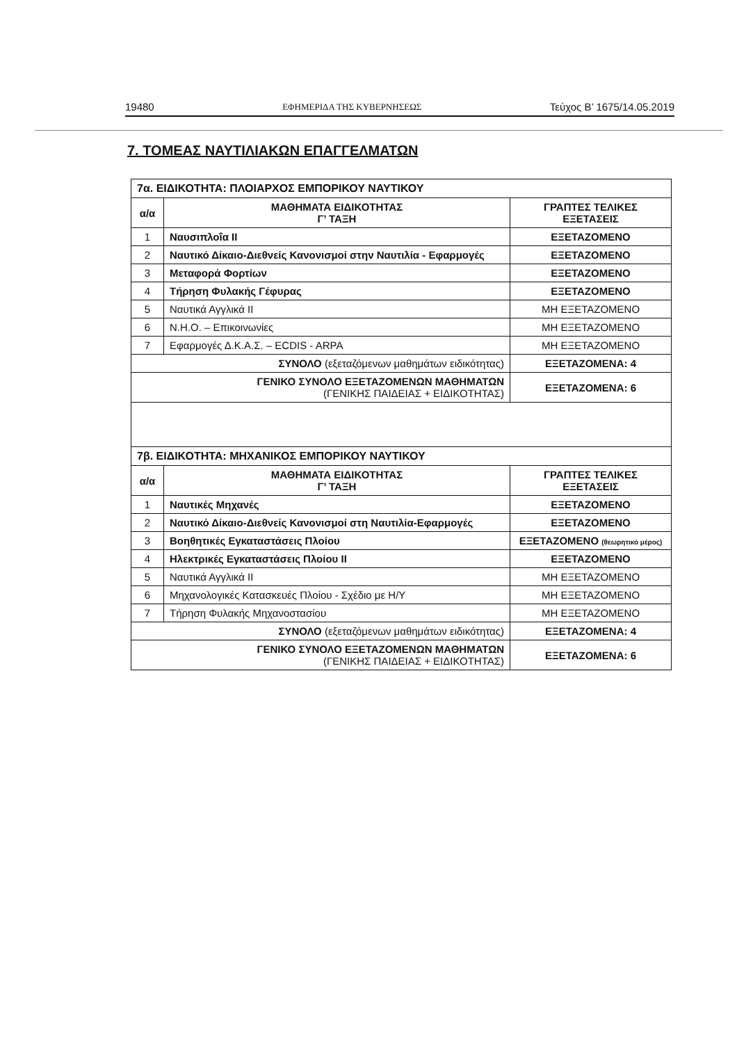19480 ΕΦΗΜΕΡΙΔΑ ΤΗΣ ΚΥΒΕΡΝΗΣΕΩΣ Τεύχος Β’ 1675/14.05.2019
7. ΤΟΜΕΑΣ ΝΑΥΤΙΛΙΑΚΩΝ ΕΠΑΓΓΕΛΜΑΤΩΝ
| 7α. ΕΙΔΙΚΟΤΗΤΑ: ΠΛΟΙΑΡΧΟΣ ΕΜΠΟΡΙΚΟΥ ΝΑΥΤΙΚΟΥ | | |
| α/α | ΜΑΘΗΜΑΤΑ ΕΙΔΙΚΟΤΗΤΑΣ Γ’ ΤΑΞΗ | ΓΡΑΠΤΕΣ ΤΕΛΙΚΕΣ ΕΞΕΤΑΣΕΙΣ |
| 1 | Ναυσιπλοΐα ΙΙ | ΕΞΕΤΑΖΟΜΕΝΟ |
| 2 | Ναυτικό Δίκαιο-Διεθνείς Κανονισμοί στην Ναυτιλία - Εφαρμογές | ΕΞΕΤΑΖΟΜΕΝΟ |
| 3 | Μεταφορά Φορτίων | ΕΞΕΤΑΖΟΜΕΝΟ |
| 4 | Τήρηση Φυλακής Γέφυρας | ΕΞΕΤΑΖΟΜΕΝΟ |
| 5 | Ναυτικά Αγγλικά ΙΙ | ΜΗ ΕΞΕΤΑΖΟΜΕΝΟ |
| 6 | Ν.Η.Ο. – Επικοινωνίες | ΜΗ ΕΞΕΤΑΖΟΜΕΝΟ |
| 7 | Εφαρμογές Δ.Κ.Α.Σ. – ECDIS - ARPA | ΜΗ ΕΞΕΤΑΖΟΜΕΝΟ |
| ΣΥΝΟΛΟ (εξεταζόμενων μαθημάτων ειδικότητας) | | ΕΞΕΤΑΖΟΜΕΝΑ: 4 |
| ΓΕΝΙΚΟ ΣΥΝΟΛΟ ΕΞΕΤΑΖΟΜΕΝΩΝ ΜΑΘΗΜΑΤΩΝ (ΓΕΝΙΚΗΣ ΠΑΙΔΕΙΑΣ + ΕΙΔΙΚΟΤΗΤΑΣ) | | ΕΞΕΤΑΖΟΜΕΝΑ: 6 |
| 7β. ΕΙΔΙΚΟΤΗΤΑ: ΜΗΧΑΝΙΚΟΣ ΕΜΠΟΡΙΚΟΥ ΝΑΥΤΙΚΟΥ | | |
| α/α | ΜΑΘΗΜΑΤΑ ΕΙΔΙΚΟΤΗΤΑΣ Γ’ ΤΑΞΗ | ΓΡΑΠΤΕΣ ΤΕΛΙΚΕΣ ΕΞΕΤΑΣΕΙΣ |
| 1 | Ναυτικές Μηχανές | ΕΞΕΤΑΖΟΜΕΝΟ |
| 2 | Ναυτικό Δίκαιο-Διεθνείς Κανονισμοί στη Ναυτιλία-Εφαρμογές | ΕΞΕΤΑΖΟΜΕΝΟ |
| 3 | Βοηθητικές Εγκαταστάσεις Πλοίου | ΕΞΕΤΑΖΟΜΕΝΟ (θεωρητικό μέρος) |
| 4 | Ηλεκτρικές Εγκαταστάσεις Πλοίου ΙΙ | ΕΞΕΤΑΖΟΜΕΝΟ |
| 5 | Ναυτικά Αγγλικά ΙΙ | ΜΗ ΕΞΕΤΑΖΟΜΕΝΟ |
| 6 | Μηχανολογικές Κατασκευές Πλοίου - Σχέδιο με Η/Υ | ΜΗ ΕΞΕΤΑΖΟΜΕΝΟ |
| 7 | Τήρηση Φυλακής Μηχανοστασίου | ΜΗ ΕΞΕΤΑΖΟΜΕΝΟ |
| ΣΥΝΟΛΟ (εξεταζόμενων μαθημάτων ειδικότητας) | | ΕΞΕΤΑΖΟΜΕΝΑ: 4 |
| ΓΕΝΙΚΟ ΣΥΝΟΛΟ ΕΞΕΤΑΖΟΜΕΝΩΝ ΜΑΘΗΜΑΤΩΝ (ΓΕΝΙΚΗΣ ΠΑΙΔΕΙΑΣ + ΕΙΔΙΚΟΤΗΤΑΣ) | | ΕΞΕΤΑΖΟΜΕΝΑ: 6 |